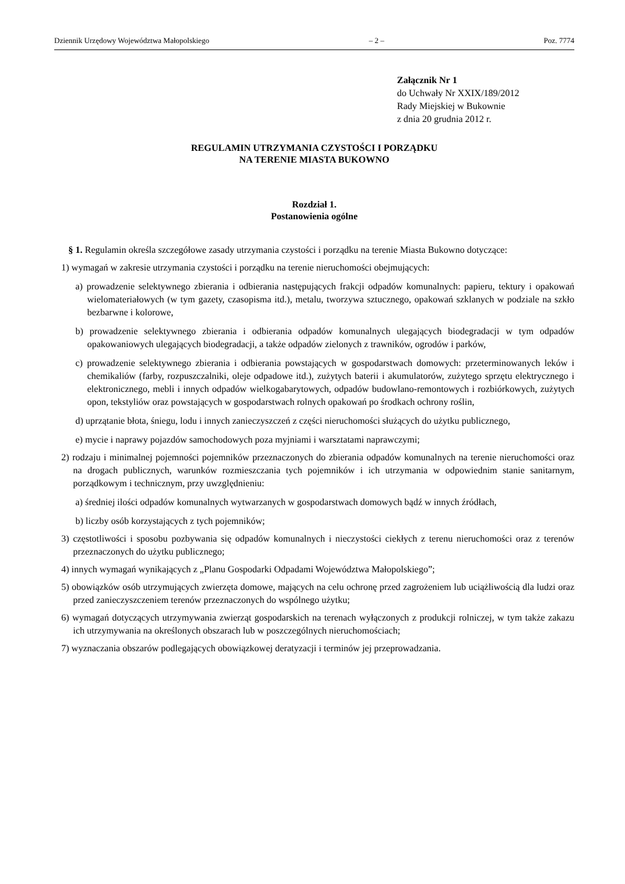Dziennik Urzędowy Województwa Małopolskiego – 2 – Poz. 7774
Załącznik Nr 1
do Uchwały Nr XXIX/189/2012
Rady Miejskiej w Bukownie
z dnia 20 grudnia 2012 r.
REGULAMIN UTRZYMANIA CZYSTOŚCI I PORZĄDKU
NA TERENIE MIASTA BUKOWNO
Rozdział 1.
Postanowienia ogólne
§ 1. Regulamin określa szczegółowe zasady utrzymania czystości i porządku na terenie Miasta Bukowno dotyczące:
1) wymagań w zakresie utrzymania czystości i porządku na terenie nieruchomości obejmujących:
a) prowadzenie selektywnego zbierania i odbierania następujących frakcji odpadów komunalnych: papieru, tektury i opakowań wielomateriałowych (w tym gazety, czasopisma itd.), metalu, tworzywa sztucznego, opakowań szklanych w podziale na szkło bezbarwne i kolorowe,
b) prowadzenie selektywnego zbierania i odbierania odpadów komunalnych ulegających biodegradacji w tym odpadów opakowaniowych ulegających biodegradacji, a także odpadów zielonych z trawników, ogrodów i parków,
c) prowadzenie selektywnego zbierania i odbierania powstających w gospodarstwach domowych: przeterminowanych leków i chemikaliów (farby, rozpuszczalniki, oleje odpadowe itd.), zużytych baterii i akumulatorów, zużytego sprzętu elektrycznego i elektronicznego, mebli i innych odpadów wielkogabarytowych, odpadów budowlano-remontowych i rozbiórkowych, zużytych opon, tekstyliów oraz powstających w gospodarstwach rolnych opakowań po środkach ochrony roślin,
d) uprzątanie błota, śniegu, lodu i innych zanieczyszczeń z części nieruchomości służących do użytku publicznego,
e) mycie i naprawy pojazdów samochodowych poza myjniami i warsztatami naprawczymi;
2) rodzaju i minimalnej pojemności pojemników przeznaczonych do zbierania odpadów komunalnych na terenie nieruchomości oraz na drogach publicznych, warunków rozmieszczania tych pojemników i ich utrzymania w odpowiednim stanie sanitarnym, porządkowym i technicznym, przy uwzględnieniu:
a) średniej ilości odpadów komunalnych wytwarzanych w gospodarstwach domowych bądź w innych źródłach,
b) liczby osób korzystających z tych pojemników;
3) częstotliwości i sposobu pozbywania się odpadów komunalnych i nieczystości ciekłych z terenu nieruchomości oraz z terenów przeznaczonych do użytku publicznego;
4) innych wymagań wynikających z „Planu Gospodarki Odpadami Województwa Małopolskiego”;
5) obowiązków osób utrzymujących zwierzęta domowe, mających na celu ochronę przed zagrożeniem lub uciążliwością dla ludzi oraz przed zanieczyszczeniem terenów przeznaczonych do wspólnego użytku;
6) wymagań dotyczących utrzymywania zwierząt gospodarskich na terenach wyłączonych z produkcji rolniczej, w tym także zakazu ich utrzymywania na określonych obszarach lub w poszczególnych nieruchomościach;
7) wyznaczania obszarów podlegających obowiązkowej deratyzacji i terminów jej przeprowadzania.